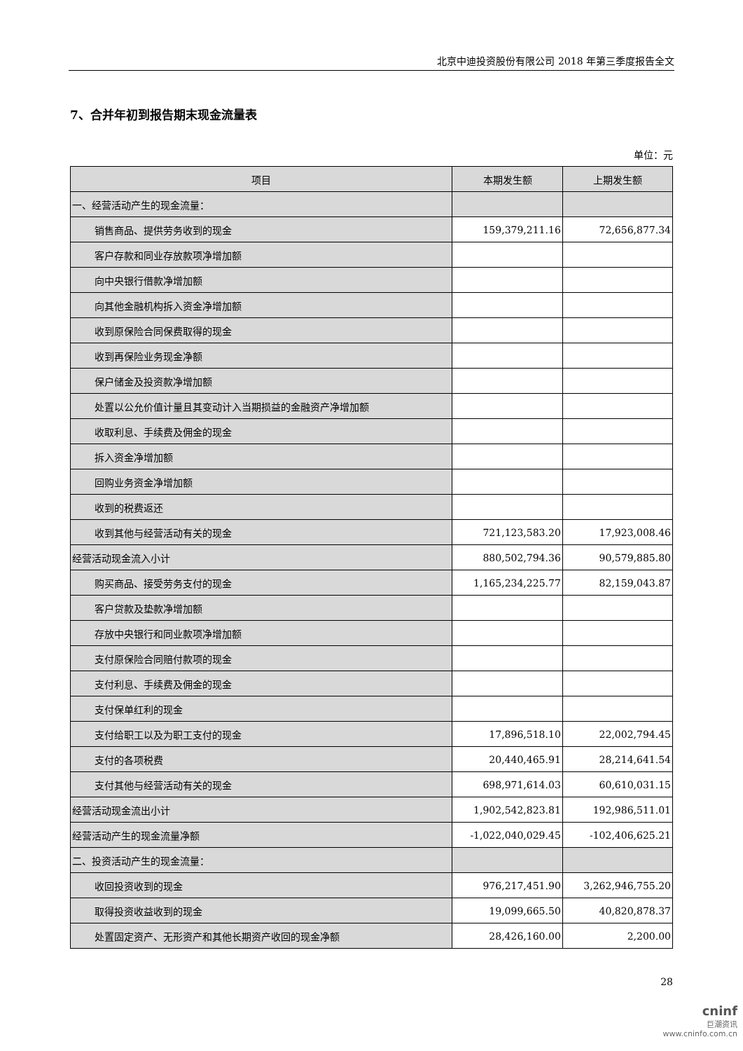北京中迪投资股份有限公司 2018 年第三季度报告全文
7、合并年初到报告期末现金流量表
单位：元
| 项目 | 本期发生额 | 上期发生额 |
| --- | --- | --- |
| 一、经营活动产生的现金流量： | | |
| 销售商品、提供劳务收到的现金 | 159,379,211.16 | 72,656,877.34 |
| 客户存款和同业存放款项净增加额 | | |
| 向中央银行借款净增加额 | | |
| 向其他金融机构拆入资金净增加额 | | |
| 收到原保险合同保费取得的现金 | | |
| 收到再保险业务现金净额 | | |
| 保户储金及投资款净增加额 | | |
| 处置以公允价值计量且其变动计入当期损益的金融资产净增加额 | | |
| 收取利息、手续费及佣金的现金 | | |
| 拆入资金净增加额 | | |
| 回购业务资金净增加额 | | |
| 收到的税费返还 | | |
| 收到其他与经营活动有关的现金 | 721,123,583.20 | 17,923,008.46 |
| 经营活动现金流入小计 | 880,502,794.36 | 90,579,885.80 |
| 购买商品、接受劳务支付的现金 | 1,165,234,225.77 | 82,159,043.87 |
| 客户贷款及垫款净增加额 | | |
| 存放中央银行和同业款项净增加额 | | |
| 支付原保险合同赔付款项的现金 | | |
| 支付利息、手续费及佣金的现金 | | |
| 支付保单红利的现金 | | |
| 支付给职工以及为职工支付的现金 | 17,896,518.10 | 22,002,794.45 |
| 支付的各项税费 | 20,440,465.91 | 28,214,641.54 |
| 支付其他与经营活动有关的现金 | 698,971,614.03 | 60,610,031.15 |
| 经营活动现金流出小计 | 1,902,542,823.81 | 192,986,511.01 |
| 经营活动产生的现金流量净额 | -1,022,040,029.45 | -102,406,625.21 |
| 二、投资活动产生的现金流量： | | |
| 收回投资收到的现金 | 976,217,451.90 | 3,262,946,755.20 |
| 取得投资收益收到的现金 | 19,099,665.50 | 40,820,878.37 |
| 处置固定资产、无形资产和其他长期资产收回的现金净额 | 28,426,160.00 | 2,200.00 |
28
cninf
巨潮资讯
www.cninfo.com.cn